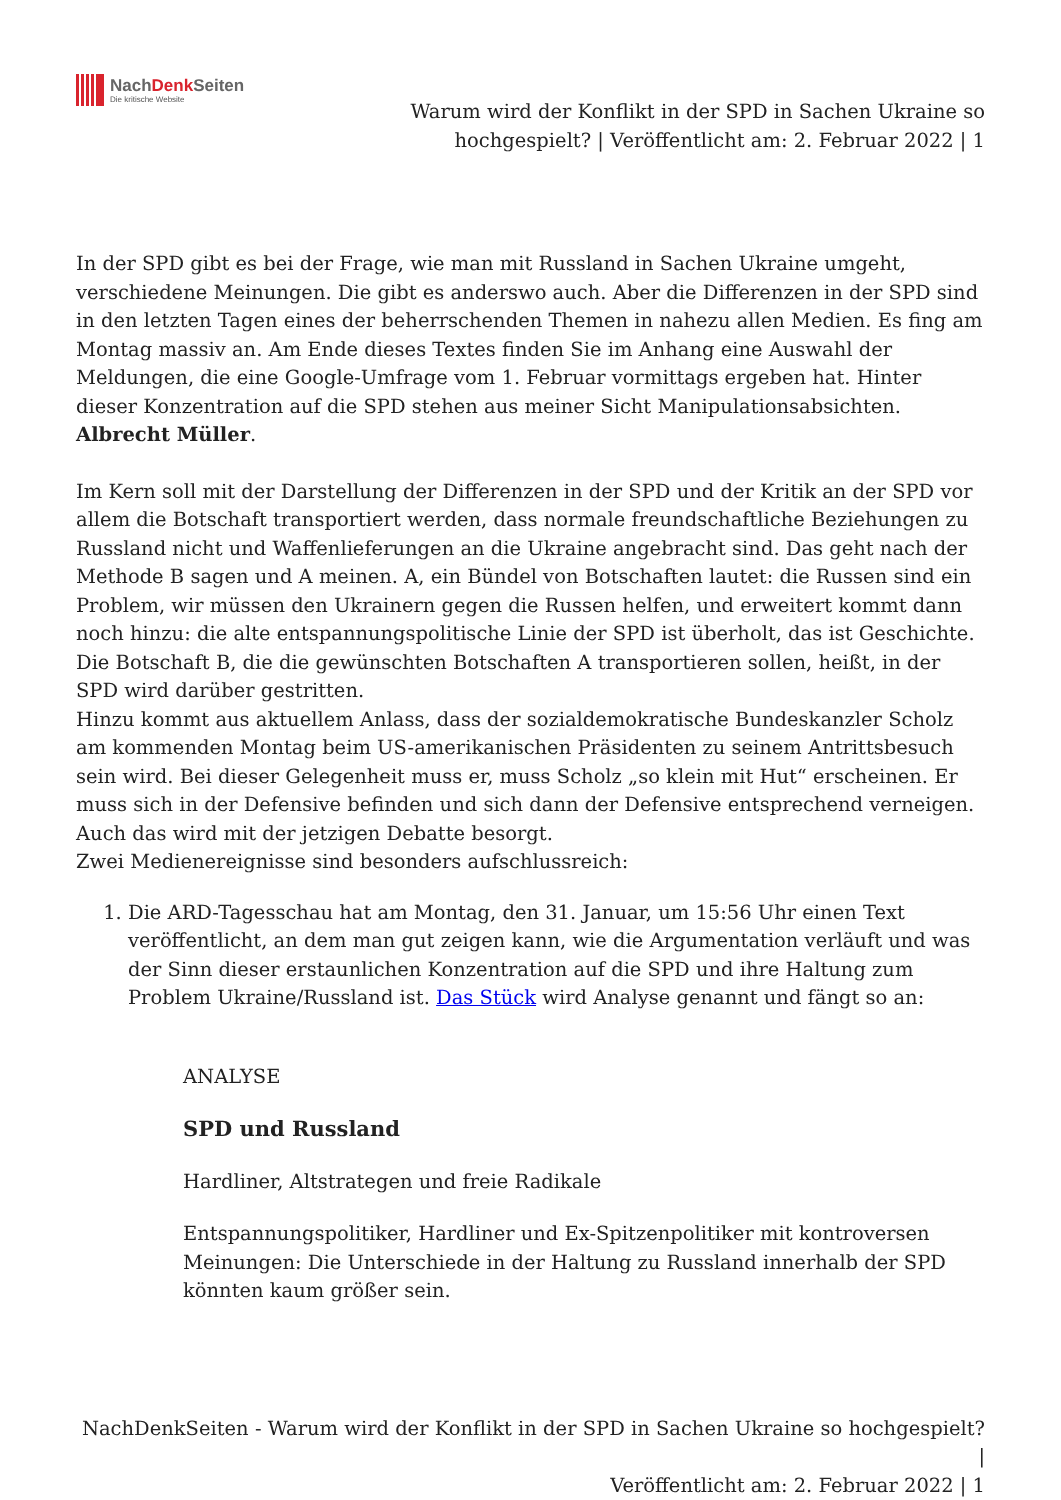NachDenk Seiten
Die kritische Website
Warum wird der Konflikt in der SPD in Sachen Ukraine so
hochgespielt? | Veröffentlicht am: 2. Februar 2022 | 1
In der SPD gibt es bei der Frage, wie man mit Russland in Sachen Ukraine umgeht, verschiedene Meinungen. Die gibt es anderswo auch. Aber die Differenzen in der SPD sind in den letzten Tagen eines der beherrschenden Themen in nahezu allen Medien. Es fing am Montag massiv an. Am Ende dieses Textes finden Sie im Anhang eine Auswahl der Meldungen, die eine Google-Umfrage vom 1. Februar vormittags ergeben hat. Hinter dieser Konzentration auf die SPD stehen aus meiner Sicht Manipulationsabsichten. Albrecht Müller.
Im Kern soll mit der Darstellung der Differenzen in der SPD und der Kritik an der SPD vor allem die Botschaft transportiert werden, dass normale freundschaftliche Beziehungen zu Russland nicht und Waffenlieferungen an die Ukraine angebracht sind. Das geht nach der Methode B sagen und A meinen. A, ein Bündel von Botschaften lautet: die Russen sind ein Problem, wir müssen den Ukrainern gegen die Russen helfen, und erweitert kommt dann noch hinzu: die alte entspannungspolitische Linie der SPD ist überholt, das ist Geschichte. Die Botschaft B, die die gewünschten Botschaften A transportieren sollen, heißt, in der SPD wird darüber gestritten.
Hinzu kommt aus aktuellem Anlass, dass der sozialdemokratische Bundeskanzler Scholz am kommenden Montag beim US-amerikanischen Präsidenten zu seinem Antrittsbesuch sein wird. Bei dieser Gelegenheit muss er, muss Scholz „so klein mit Hut“ erscheinen. Er muss sich in der Defensive befinden und sich dann der Defensive entsprechend verneigen. Auch das wird mit der jetzigen Debatte besorgt.
Zwei Medienereignisse sind besonders aufschlussreich:
1. Die ARD-Tagesschau hat am Montag, den 31. Januar, um 15:56 Uhr einen Text veröffentlicht, an dem man gut zeigen kann, wie die Argumentation verläuft und was der Sinn dieser erstaunlichen Konzentration auf die SPD und ihre Haltung zum Problem Ukraine/Russland ist. Das Stück wird Analyse genannt und fängt so an:
ANALYSE
SPD und Russland
Hardliner, Altstrategen und freie Radikale
Entspannungspolitiker, Hardliner und Ex-Spitzenpolitiker mit kontroversen Meinungen: Die Unterschiede in der Haltung zu Russland innerhalb der SPD könnten kaum größer sein.
NachDenkSeiten - Warum wird der Konflikt in der SPD in Sachen Ukraine so hochgespielt? |
Veröffentlicht am: 2. Februar 2022 | 1